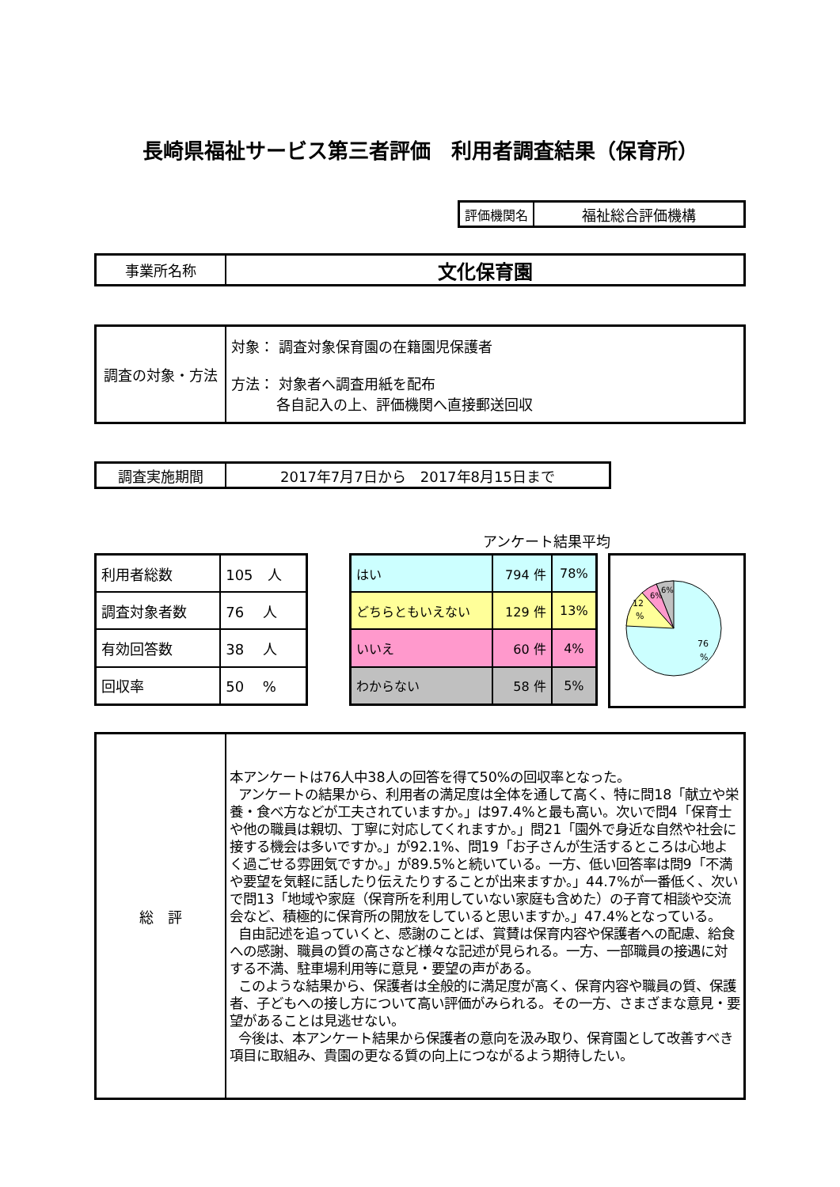長崎県福祉サービス第三者評価　利用者調査結果（保育所）
| 評価機関名 | 福祉総合評価機構 |
| 事業所名称 | 文化保育園 |
| 調査の対象・方法 | 対象： 調査対象保育園の在籍園児保護者 方法： 対象者へ調査用紙を配布 各自記入の上、評価機関へ直接郵送回収 |
| 調査実施期間 | 2017年7月7日から 2017年8月15日まで |
アンケート結果平均
| 利用者総数 | 105 人 |
| 調査対象者数 | 76 人 |
| 有効回答数 | 38 人 |
| 回収率 | 50 % |
| はい | 794 件 | 78% |
| どちらともいえない | 129 件 | 13% |
| いいえ | 60 件 | 4% |
| わからない | 58 件 | 5% |
76
%
12
%
6%
6%
| 総 評 | 本アンケートは76人中38人の回答を得て50%の回収率となった。 アンケートの結果から、利用者の満足度は全体を通して高く、特に問18「献立や栄養・食べ方などが工夫されていますか。」は97.4%と最も高い。次いで問4「保育士や他の職員は親切、丁寧に対応してくれますか。」問21「園外で身近な自然や社会に接する機会は多いですか。」が92.1%、問19「お子さんが生活するところは心地よく過ごせる雰囲気ですか。」が89.5%と続いている。一方、低い回答率は問9「不満や要望を気軽に話したり伝えたりすることが出来ますか。」44.7%が一番低く、次いで問13「地域や家庭（保育所を利用していない家庭も含めた）の子育て相談や交流会など、積極的に保育所の開放をしていると思いますか。」47.4%となっている。 自由記述を追っていくと、感謝のことば、賞賛は保育内容や保護者への配慮、給食への感謝、職員の質の高さなど様々な記述が見られる。一方、一部職員の接遇に対する不満、駐車場利用等に意見・要望の声がある。 このような結果から、保護者は全般的に満足度が高く、保育内容や職員の質、保護者、子どもへの接し方について高い評価がみられる。その一方、さまざまな意見・要望があることは見逃せない。 今後は、本アンケート結果から保護者の意向を汲み取り、保育園として改善すべき項目に取組み、貴園の更なる質の向上につながるよう期待したい。 |